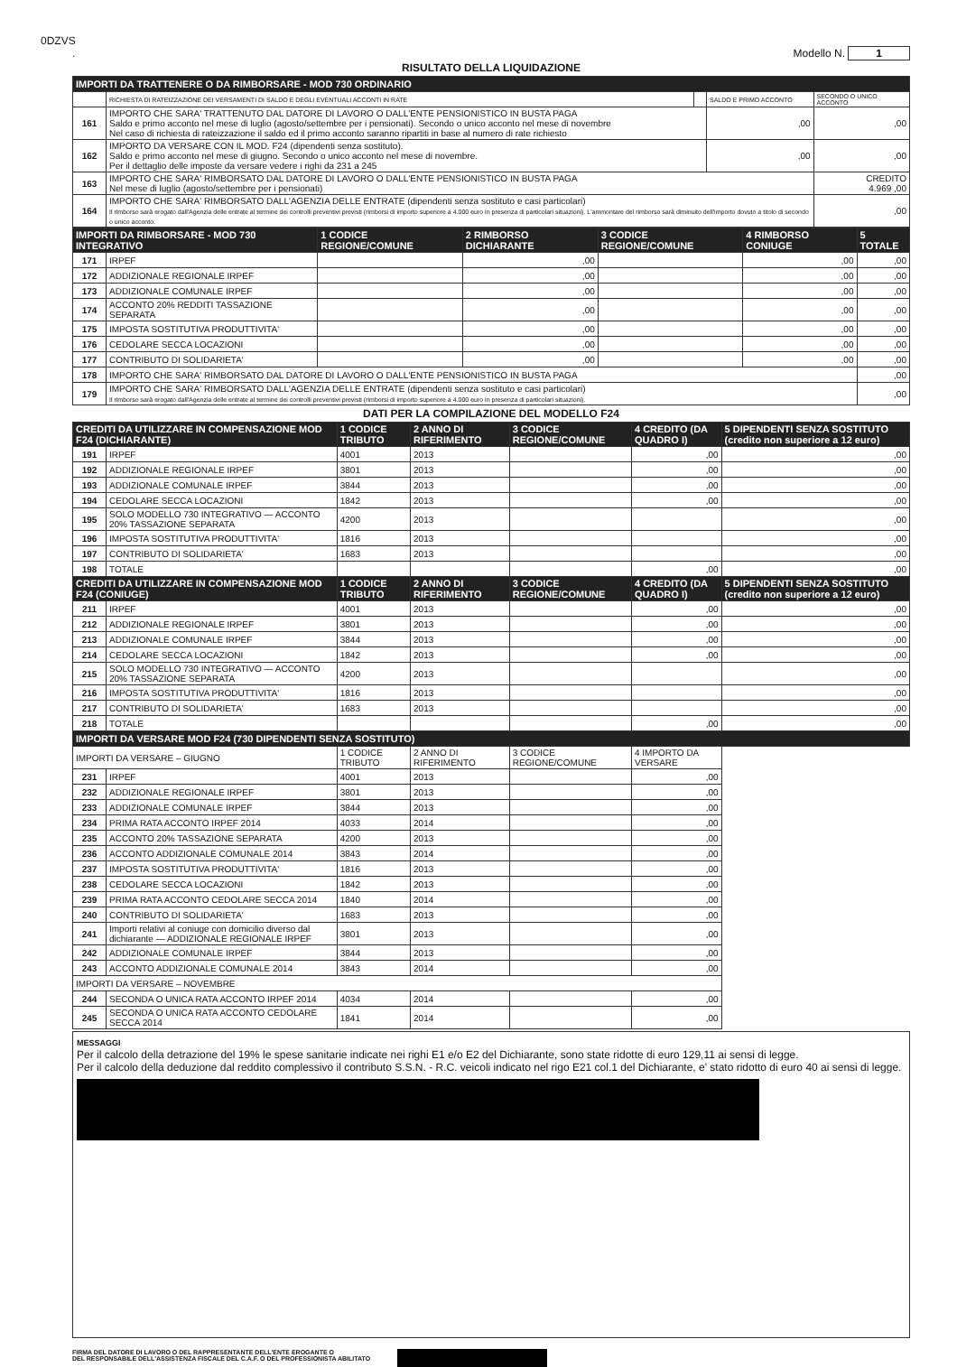0DZVS
. Modello N. 1
RISULTATO DELLA LIQUIDAZIONE
| IMPORTI DA TRATTENERE O DA RIMBORSARE - MOD 730 ORDINARIO | | | | |
| | RICHIESTA DI RATEIZZAZIONE DEI VERSAMENTI DI SALDO E DEGLI EVENTUALI ACCONTI IN RATE | | SALDO E PRIMO ACCONTO | SECONDO O UNICO ACCONTO |
| 161 | IMPORTO CHE SARA' TRATTENUTO DAL DATORE DI LAVORO O DALL'ENTE PENSIONISTICO IN BUSTA PAGA Saldo e primo acconto nel mese di luglio (agosto/settembre per i pensionati). Secondo o unico acconto nel mese di novembre Nel caso di richiesta di rateizzazione il saldo ed il primo acconto saranno ripartiti in base al numero di rate richiesto | | ,00 | ,00 |
| 162 | IMPORTO DA VERSARE CON IL MOD. F24 (dipendenti senza sostituto). Saldo e primo acconto nel mese di giugno. Secondo o unico acconto nel mese di novembre. Per il dettaglio delle imposte da versare vedere i righi da 231 a 245 | | ,00 | ,00 |
| 163 | IMPORTO CHE SARA' RIMBORSATO DAL DATORE DI LAVORO O DALL'ENTE PENSIONISTICO IN BUSTA PAGA Nel mese di luglio (agosto/settembre per i pensionati) | | | CREDITO 4.969 ,00 |
| 164 | IMPORTO CHE SARA' RIMBORSATO DALL'AGENZIA DELLE ENTRATE (dipendenti senza sostituto e casi particolari) Il rimborso sarà erogato dall'Agenzia delle entrate al termine dei controlli preventivi previsti (rimborsi di importo superiore a 4.000 euro in presenza di particolari situazioni). L'ammontare del rimborso sarà diminuito dell'importo dovuto a titolo di secondo o unico acconto. | | | ,00 |
| IMPORTI DA RIMBORSARE - MOD 730 INTEGRATIVO | | 1 CODICE REGIONE/COMUNE | 2 RIMBORSO DICHIARANTE | 3 CODICE REGIONE/COMUNE | 4 RIMBORSO CONIUGE | 5 TOTALE |
| 171 | IRPEF | | ,00 | | ,00 | ,00 |
| 172 | ADDIZIONALE REGIONALE IRPEF | | ,00 | | ,00 | ,00 |
| 173 | ADDIZIONALE COMUNALE IRPEF | | ,00 | | ,00 | ,00 |
| 174 | ACCONTO 20% REDDITI TASSAZIONE SEPARATA | | ,00 | | ,00 | ,00 |
| 175 | IMPOSTA SOSTITUTIVA PRODUTTIVITA' | | ,00 | | ,00 | ,00 |
| 176 | CEDOLARE SECCA LOCAZIONI | | ,00 | | ,00 | ,00 |
| 177 | CONTRIBUTO DI SOLIDARIETA' | | ,00 | | ,00 | ,00 |
| 178 | IMPORTO CHE SARA' RIMBORSATO DAL DATORE DI LAVORO O DALL'ENTE PENSIONISTICO IN BUSTA PAGA | | | | | ,00 |
| 179 | IMPORTO CHE SARA' RIMBORSATO DALL'AGENZIA DELLE ENTRATE (dipendenti senza sostituto e casi particolari) Il rimborso sarà erogato dall'Agenzia delle entrate al termine dei controlli preventivi previsti (rimborsi di importo superiore a 4.000 euro in presenza di particolari situazioni). | | | | | ,00 |
DATI PER LA COMPILAZIONE DEL MODELLO F24
| CREDITI DA UTILIZZARE IN COMPENSAZIONE MOD F24 (DICHIARANTE) | | 1 CODICE TRIBUTO | 2 ANNO DI RIFERIMENTO | 3 CODICE REGIONE/COMUNE | 4 CREDITO (DA QUADRO I) | 5 DIPENDENTI SENZA SOSTITUTO (credito non superiore a 12 euro) |
| 191 | IRPEF | 4001 | 2013 | | ,00 | ,00 |
| 192 | ADDIZIONALE REGIONALE IRPEF | 3801 | 2013 | | ,00 | ,00 |
| 193 | ADDIZIONALE COMUNALE IRPEF | 3844 | 2013 | | ,00 | ,00 |
| 194 | CEDOLARE SECCA LOCAZIONI | 1842 | 2013 | | ,00 | ,00 |
| 195 | SOLO MODELLO 730 INTEGRATIVO — ACCONTO 20% TASSAZIONE SEPARATA | 4200 | 2013 | | | ,00 |
| 196 | IMPOSTA SOSTITUTIVA PRODUTTIVITA' | 1816 | 2013 | | | ,00 |
| 197 | CONTRIBUTO DI SOLIDARIETA' | 1683 | 2013 | | | ,00 |
| 198 | TOTALE | | | | ,00 | ,00 |
| CREDITI DA UTILIZZARE IN COMPENSAZIONE MOD F24 (CONIUGE) | | 1 CODICE TRIBUTO | 2 ANNO DI RIFERIMENTO | 3 CODICE REGIONE/COMUNE | 4 CREDITO (DA QUADRO I) | 5 DIPENDENTI SENZA SOSTITUTO (credito non superiore a 12 euro) |
| 211 | IRPEF | 4001 | 2013 | | ,00 | ,00 |
| 212 | ADDIZIONALE REGIONALE IRPEF | 3801 | 2013 | | ,00 | ,00 |
| 213 | ADDIZIONALE COMUNALE IRPEF | 3844 | 2013 | | ,00 | ,00 |
| 214 | CEDOLARE SECCA LOCAZIONI | 1842 | 2013 | | ,00 | ,00 |
| 215 | SOLO MODELLO 730 INTEGRATIVO — ACCONTO 20% TASSAZIONE SEPARATA | 4200 | 2013 | | | ,00 |
| 216 | IMPOSTA SOSTITUTIVA PRODUTTIVITA' | 1816 | 2013 | | | ,00 |
| 217 | CONTRIBUTO DI SOLIDARIETA' | 1683 | 2013 | | | ,00 |
| 218 | TOTALE | | | | ,00 | ,00 |
| IMPORTI DA VERSARE MOD F24 (730 DIPENDENTI SENZA SOSTITUTO) | | | | | | |
| IMPORTI DA VERSARE – GIUGNO | | 1 CODICE TRIBUTO | 2 ANNO DI RIFERIMENTO | 3 CODICE REGIONE/COMUNE | 4 IMPORTO DA VERSARE | |
| 231 | IRPEF | 4001 | 2013 | | ,00 | |
| 232 | ADDIZIONALE REGIONALE IRPEF | 3801 | 2013 | | ,00 | |
| 233 | ADDIZIONALE COMUNALE IRPEF | 3844 | 2013 | | ,00 | |
| 234 | PRIMA RATA ACCONTO IRPEF 2014 | 4033 | 2014 | | ,00 | |
| 235 | ACCONTO 20% TASSAZIONE SEPARATA | 4200 | 2013 | | ,00 | |
| 236 | ACCONTO ADDIZIONALE COMUNALE 2014 | 3843 | 2014 | | ,00 | |
| 237 | IMPOSTA SOSTITUTIVA PRODUTTIVITA' | 1816 | 2013 | | ,00 | |
| 238 | CEDOLARE SECCA LOCAZIONI | 1842 | 2013 | | ,00 | |
| 239 | PRIMA RATA ACCONTO CEDOLARE SECCA 2014 | 1840 | 2014 | | ,00 | |
| 240 | CONTRIBUTO DI SOLIDARIETA' | 1683 | 2013 | | ,00 | |
| 241 | Importi relativi al coniuge con domicilio diverso dal dichiarante — ADDIZIONALE REGIONALE IRPEF | 3801 | 2013 | | ,00 | |
| 242 | ADDIZIONALE COMUNALE IRPEF | 3844 | 2013 | | ,00 | |
| 243 | ACCONTO ADDIZIONALE COMUNALE 2014 | 3843 | 2014 | | ,00 | |
| IMPORTI DA VERSARE – NOVEMBRE | | | | | | |
| 244 | SECONDA O UNICA RATA ACCONTO IRPEF 2014 | 4034 | 2014 | | ,00 | |
| 245 | SECONDA O UNICA RATA ACCONTO CEDOLARE SECCA 2014 | 1841 | 2014 | | ,00 | |
MESSAGGI
Per il calcolo della detrazione del 19% le spese sanitarie indicate nei righi E1 e/o E2 del Dichiarante, sono state ridotte di euro 129,11 ai sensi di legge.
Per il calcolo della deduzione dal reddito complessivo il contributo S.S.N. - R.C. veicoli indicato nel rigo E21 col.1 del Dichiarante, e' stato ridotto di euro 40 ai sensi di legge.
FIRMA DEL DATORE DI LAVORO O DEL RAPPRESENTANTE DELL'ENTE EROGANTE O
DEL RESPONSABILE DELL'ASSISTENZA FISCALE DEL C.A.F. O DEL PROFESSIONISTA ABILITATO